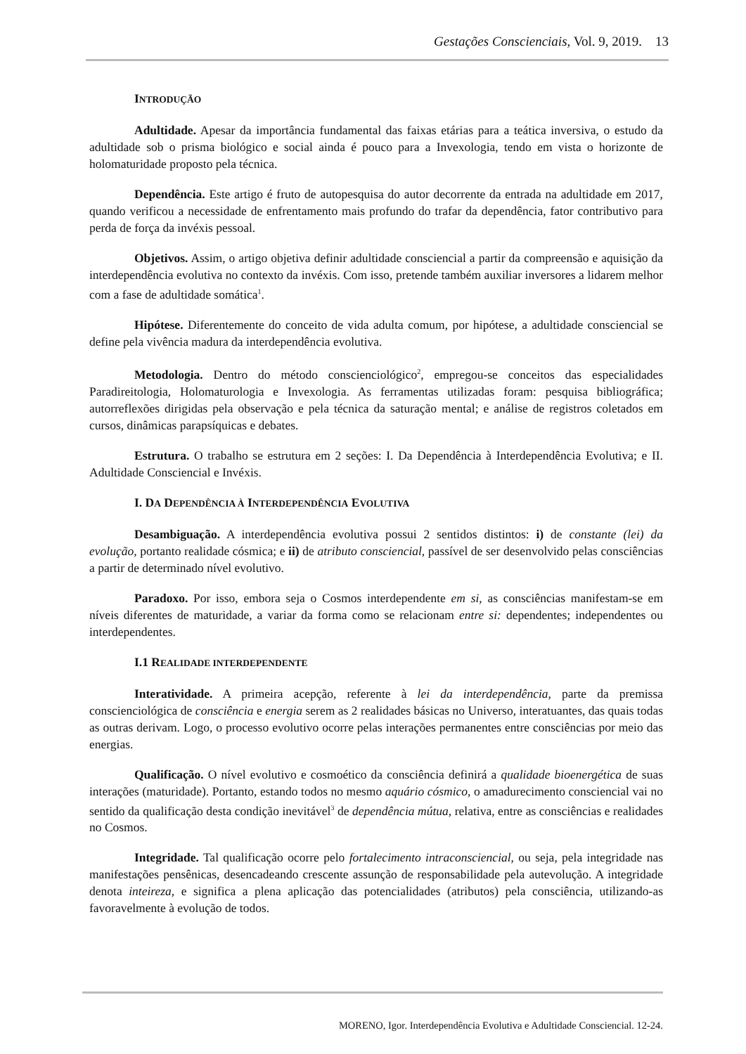Gestações Conscienciais, Vol. 9, 2019. 13
INTRODUÇÃO
Adultidade. Apesar da importância fundamental das faixas etárias para a teática inversiva, o estudo da adultidade sob o prisma biológico e social ainda é pouco para a Invexologia, tendo em vista o horizonte de holomaturidade proposto pela técnica.
Dependência. Este artigo é fruto de autopesquisa do autor decorrente da entrada na adultidade em 2017, quando verificou a necessidade de enfrentamento mais profundo do trafar da dependência, fator contributivo para perda de força da invéxis pessoal.
Objetivos. Assim, o artigo objetiva definir adultidade consciencial a partir da compreensão e aquisição da interdependência evolutiva no contexto da invéxis. Com isso, pretende também auxiliar inversores a lidarem melhor com a fase de adultidade somática<sup>1</sup>.
Hipótese. Diferentemente do conceito de vida adulta comum, por hipótese, a adultidade consciencial se define pela vivência madura da interdependência evolutiva.
Metodologia. Dentro do método conscienciológico<sup>2</sup>, empregou-se conceitos das especialidades Paradireitologia, Holomaturologia e Invexologia. As ferramentas utilizadas foram: pesquisa bibliográfica; autorreflexões dirigidas pela observação e pela técnica da saturação mental; e análise de registros coletados em cursos, dinâmicas parapsíquicas e debates.
Estrutura. O trabalho se estrutura em 2 seções: I. Da Dependência à Interdependência Evolutiva; e II. Adultidade Consciencial e Invéxis.
I. DA DEPENDÊNCIA À INTERDEPENDÊNCIA EVOLUTIVA
Desambiguação. A interdependência evolutiva possui 2 sentidos distintos: i) de constante (lei) da evolução, portanto realidade cósmica; e ii) de atributo consciencial, passível de ser desenvolvido pelas consciências a partir de determinado nível evolutivo.
Paradoxo. Por isso, embora seja o Cosmos interdependente em si, as consciências manifestam-se em níveis diferentes de maturidade, a variar da forma como se relacionam entre si: dependentes; independentes ou interdependentes.
I.1 REALIDADE INTERDEPENDENTE
Interatividade. A primeira acepção, referente à lei da interdependência, parte da premissa conscienciológica de consciência e energia serem as 2 realidades básicas no Universo, interatuantes, das quais todas as outras derivam. Logo, o processo evolutivo ocorre pelas interações permanentes entre consciências por meio das energias.
Qualificação. O nível evolutivo e cosmoético da consciência definirá a qualidade bioenergética de suas interações (maturidade). Portanto, estando todos no mesmo aquário cósmico, o amadurecimento consciencial vai no sentido da qualificação desta condição inevitável<sup>3</sup> de dependência mútua, relativa, entre as consciências e realidades no Cosmos.
Integridade. Tal qualificação ocorre pelo fortalecimento intraconsciencial, ou seja, pela integridade nas manifestações pensênicas, desencadeando crescente assunção de responsabilidade pela autevolução. A integridade denota inteireza, e significa a plena aplicação das potencialidades (atributos) pela consciência, utilizando-as favoravelmente à evolução de todos.
MORENO, Igor. Interdependência Evolutiva e Adultidade Consciencial. 12-24.